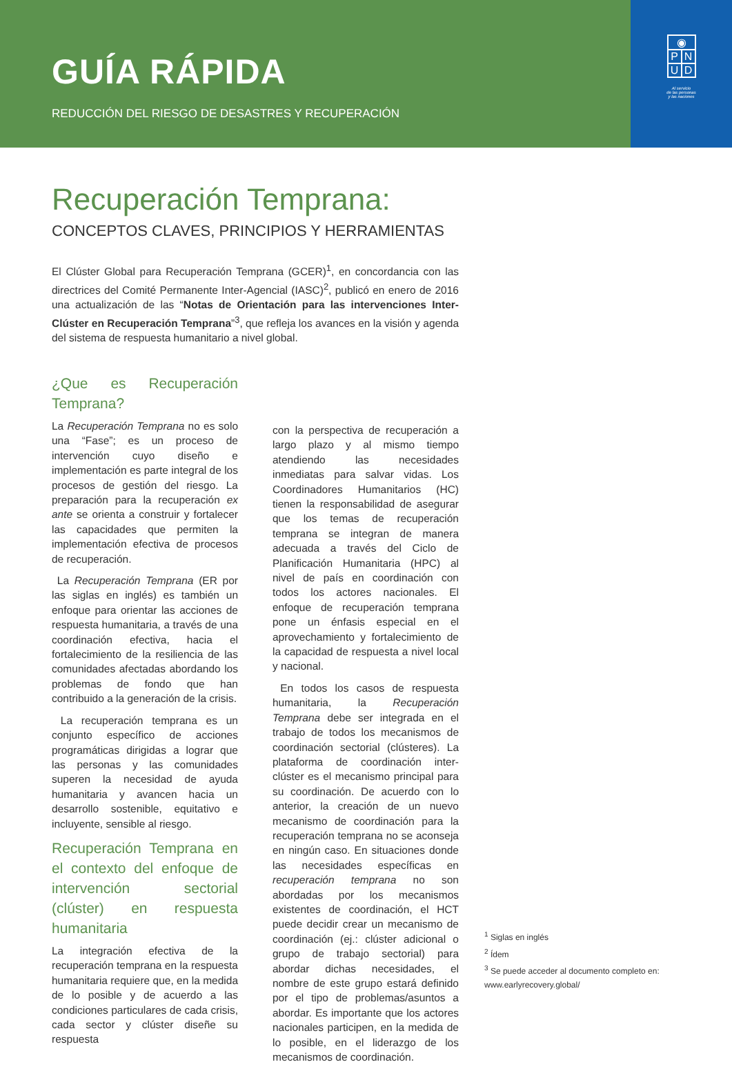GUÍA RÁPIDA
REDUCCIÓN DEL RIESGO DE DESASTRES Y RECUPERACIÓN
◉
P N
U D
Al servicio
de las personas
y las naciones
Recuperación Temprana:
CONCEPTOS CLAVES, PRINCIPIOS Y HERRAMIENTAS
El Clúster Global para Recuperación Temprana (GCER)<sup>1</sup>, en concordancia con las directrices del Comité Permanente Inter-Agencial (IASC)<sup>2</sup>, publicó en enero de 2016 una actualización de las “Notas de Orientación para las intervenciones Inter-Clúster en Recuperación Temprana”<sup>3</sup>, que refleja los avances en la visión y agenda del sistema de respuesta humanitario a nivel global.
¿Que es Recuperación Temprana?
La Recuperación Temprana no es solo una “Fase”; es un proceso de intervención cuyo diseño e implementación es parte integral de los procesos de gestión del riesgo. La preparación para la recuperación ex ante se orienta a construir y fortalecer las capacidades que permiten la implementación efectiva de procesos de recuperación.
La Recuperación Temprana (ER por las siglas en inglés) es también un enfoque para orientar las acciones de respuesta humanitaria, a través de una coordinación efectiva, hacia el fortalecimiento de la resiliencia de las comunidades afectadas abordando los problemas de fondo que han contribuido a la generación de la crisis.
La recuperación temprana es un conjunto específico de acciones programáticas dirigidas a lograr que las personas y las comunidades superen la necesidad de ayuda humanitaria y avancen hacia un desarrollo sostenible, equitativo e incluyente, sensible al riesgo.
Recuperación Temprana en el contexto del enfoque de intervención sectorial (clúster) en respuesta humanitaria
La integración efectiva de la recuperación temprana en la respuesta humanitaria requiere que, en la medida de lo posible y de acuerdo a las condiciones particulares de cada crisis, cada sector y clúster diseñe su respuesta
con la perspectiva de recuperación a largo plazo y al mismo tiempo atendiendo las necesidades inmediatas para salvar vidas. Los Coordinadores Humanitarios (HC) tienen la responsabilidad de asegurar que los temas de recuperación temprana se integran de manera adecuada a través del Ciclo de Planificación Humanitaria (HPC) al nivel de país en coordinación con todos los actores nacionales. El enfoque de recuperación temprana pone un énfasis especial en el aprovechamiento y fortalecimiento de la capacidad de respuesta a nivel local y nacional.
En todos los casos de respuesta humanitaria, la Recuperación Temprana debe ser integrada en el trabajo de todos los mecanismos de coordinación sectorial (clústeres). La plataforma de coordinación inter-clúster es el mecanismo principal para su coordinación. De acuerdo con lo anterior, la creación de un nuevo mecanismo de coordinación para la recuperación temprana no se aconseja en ningún caso. En situaciones donde las necesidades específicas en recuperación temprana no son abordadas por los mecanismos existentes de coordinación, el HCT puede decidir crear un mecanismo de coordinación (ej.: clúster adicional o grupo de trabajo sectorial) para abordar dichas necesidades, el nombre de este grupo estará definido por el tipo de problemas/asuntos a abordar. Es importante que los actores nacionales participen, en la medida de lo posible, en el liderazgo de los mecanismos de coordinación.
<sup>1</sup> Siglas en inglés
<sup>2</sup> Ídem
<sup>3</sup> Se puede acceder al documento completo en:
www.earlyrecovery.global/